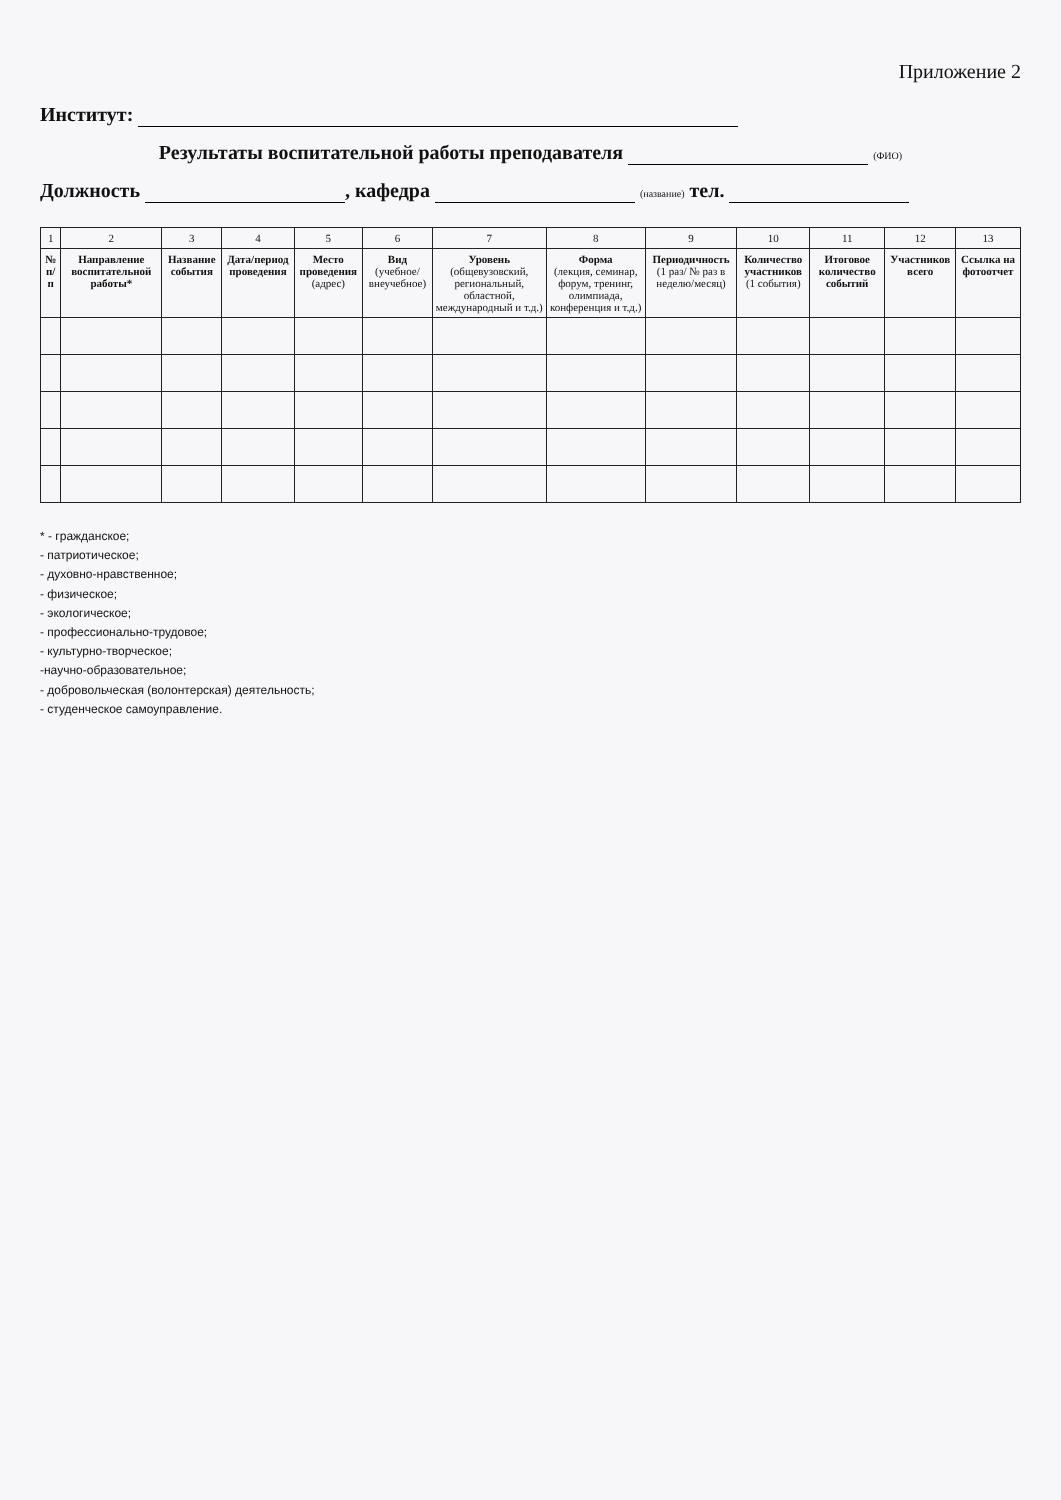Приложение 2
Институт:
Результаты воспитательной работы преподавателя (ФИО)
Должность , кафедра (название) тел.
| 1 | 2 | 3 | 4 | 5 | 6 | 7 | 8 | 9 | 10 | 11 | 12 | 13 |
| № п/п | Направление воспитательной работы* | Название события | Дата/период проведения | Место проведения (адрес) | Вид (учебное/внеучебное) | Уровень (общевузовский, региональный, областной, международный и т.д.) | Форма (лекция, семинар, форум, тренинг, олимпиада, конференция и т.д.) | Периодичность (1 раз/ № раз в неделю/месяц) | Количество участников (1 события) | Итоговое количество событий | Участников всего | Ссылка на фотоотчет |
* - гражданское;
- патриотическое;
- духовно-нравственное;
- физическое;
- экологическое;
- профессионально-трудовое;
- культурно-творческое;
-научно-образовательное;
- добровольческая (волонтерская) деятельность;
- студенческое самоуправление.